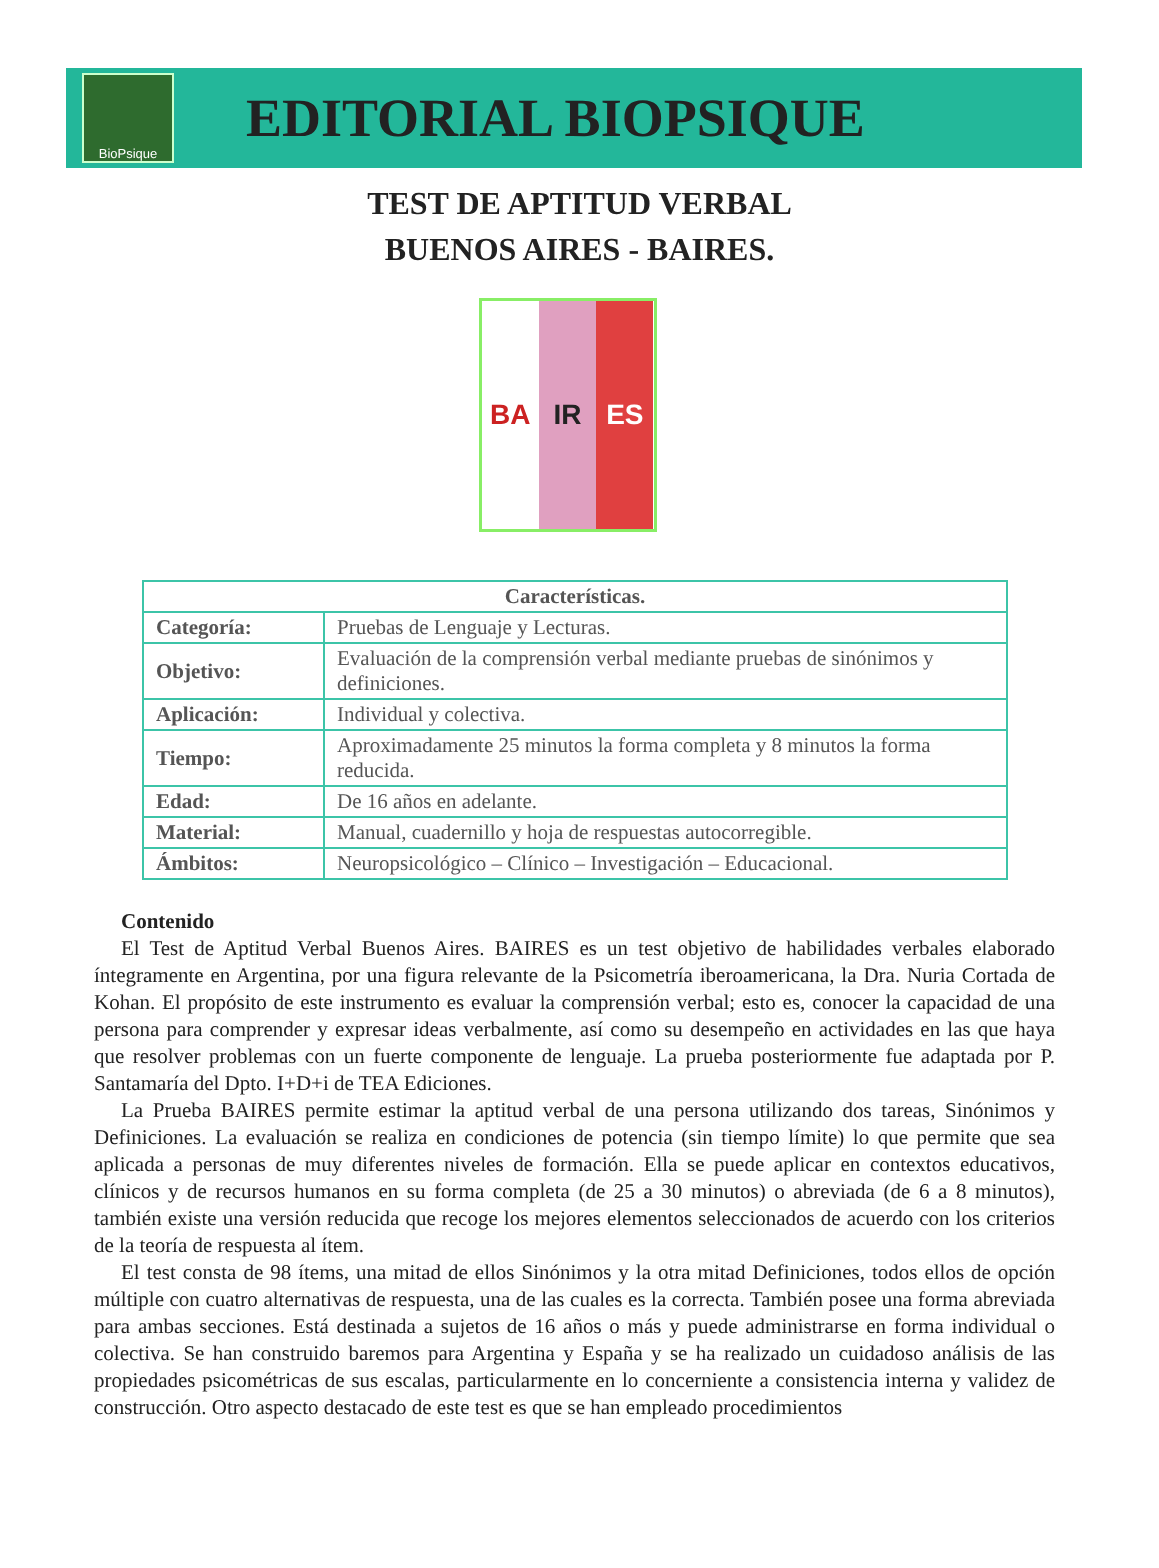BioPsique
EDITORIAL BIOPSIQUE
TEST DE APTITUD VERBAL
BUENOS AIRES - BAIRES.
BA IR ES
| Características. | |
| --- | --- |
| Categoría: | Pruebas de Lenguaje y Lecturas. |
| Objetivo: | Evaluación de la comprensión verbal mediante pruebas de sinónimos y definiciones. |
| Aplicación: | Individual y colectiva. |
| Tiempo: | Aproximadamente 25 minutos la forma completa y 8 minutos la forma reducida. |
| Edad: | De 16 años en adelante. |
| Material: | Manual, cuadernillo y hoja de respuestas autocorregible. |
| Ámbitos: | Neuropsicológico – Clínico – Investigación – Educacional. |
Contenido
El Test de Aptitud Verbal Buenos Aires. BAIRES es un test objetivo de habilidades verbales elaborado íntegramente en Argentina, por una figura relevante de la Psicometría iberoamericana, la Dra. Nuria Cortada de Kohan. El propósito de este instrumento es evaluar la comprensión verbal; esto es, conocer la capacidad de una persona para comprender y expresar ideas verbalmente, así como su desempeño en actividades en las que haya que resolver problemas con un fuerte componente de lenguaje. La prueba posteriormente fue adaptada por P. Santamaría del Dpto. I+D+i de TEA Ediciones.
La Prueba BAIRES permite estimar la aptitud verbal de una persona utilizando dos tareas, Sinónimos y Definiciones. La evaluación se realiza en condiciones de potencia (sin tiempo límite) lo que permite que sea aplicada a personas de muy diferentes niveles de formación. Ella se puede aplicar en contextos educativos, clínicos y de recursos humanos en su forma completa (de 25 a 30 minutos) o abreviada (de 6 a 8 minutos), también existe una versión reducida que recoge los mejores elementos seleccionados de acuerdo con los criterios de la teoría de respuesta al ítem.
El test consta de 98 ítems, una mitad de ellos Sinónimos y la otra mitad Definiciones, todos ellos de opción múltiple con cuatro alternativas de respuesta, una de las cuales es la correcta. También posee una forma abreviada para ambas secciones. Está destinada a sujetos de 16 años o más y puede administrarse en forma individual o colectiva. Se han construido baremos para Argentina y España y se ha realizado un cuidadoso análisis de las propiedades psicométricas de sus escalas, particularmente en lo concerniente a consistencia interna y validez de construcción. Otro aspecto destacado de este test es que se han empleado procedimientos